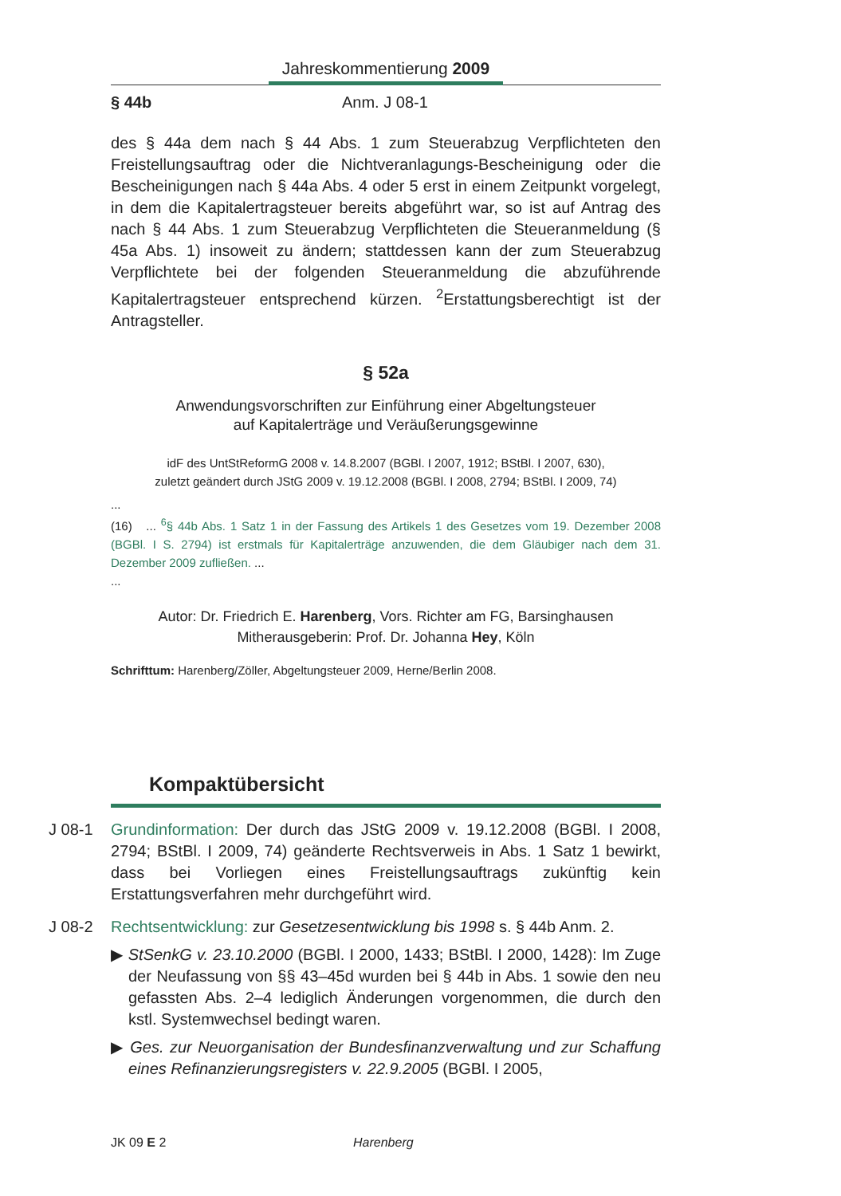Jahreskommentierung 2009
§ 44b Anm. J 08-1
des § 44a dem nach § 44 Abs. 1 zum Steuerabzug Verpflichteten den Freistellungsauftrag oder die Nichtveranlagungs-Bescheinigung oder die Bescheinigungen nach § 44a Abs. 4 oder 5 erst in einem Zeitpunkt vorgelegt, in dem die Kapitalertragsteuer bereits abgeführt war, so ist auf Antrag des nach § 44 Abs. 1 zum Steuerabzug Verpflichteten die Steueranmeldung (§ 45a Abs. 1) insoweit zu ändern; stattdessen kann der zum Steuerabzug Verpflichtete bei der folgenden Steueranmeldung die abzuführende Kapitalertragsteuer entsprechend kürzen. <sup>2</sup>Erstattungsberechtigt ist der Antragsteller.
§ 52a
Anwendungsvorschriften zur Einführung einer Abgeltungsteuer
auf Kapitalerträge und Veräußerungsgewinne
idF des UntStReformG 2008 v. 14.8.2007 (BGBl. I 2007, 1912; BStBl. I 2007, 630),
zuletzt geändert durch JStG 2009 v. 19.12.2008 (BGBl. I 2008, 2794; BStBl. I 2009, 74)
...
(16) ... <sup>6</sup>§ 44b Abs. 1 Satz 1 in der Fassung des Artikels 1 des Gesetzes vom 19. Dezember 2008 (BGBl. I S. 2794) ist erstmals für Kapitalerträge anzuwenden, die dem Gläubiger nach dem 31. Dezember 2009 zufließen. ...
...
Autor: Dr. Friedrich E. Harenberg, Vors. Richter am FG, Barsinghausen
Mitherausgeberin: Prof. Dr. Johanna Hey, Köln
Schrifttum: Harenberg/Zöller, Abgeltungsteuer 2009, Herne/Berlin 2008.
Kompaktübersicht
J 08-1 Grundinformation: Der durch das JStG 2009 v. 19.12.2008 (BGBl. I 2008, 2794; BStBl. I 2009, 74) geänderte Rechtsverweis in Abs. 1 Satz 1 bewirkt, dass bei Vorliegen eines Freistellungsauftrags zukünftig kein Erstattungsverfahren mehr durchgeführt wird.
J 08-2 Rechtsentwicklung: zur Gesetzesentwicklung bis 1998 s. § 44b Anm. 2.
▶ StSenkG v. 23.10.2000 (BGBl. I 2000, 1433; BStBl. I 2000, 1428): Im Zuge der Neufassung von §§ 43–45d wurden bei § 44b in Abs. 1 sowie den neu gefassten Abs. 2–4 lediglich Änderungen vorgenommen, die durch den kstl. Systemwechsel bedingt waren.
▶ Ges. zur Neuorganisation der Bundesfinanzverwaltung und zur Schaffung eines Refinanzierungsregisters v. 22.9.2005 (BGBl. I 2005,
JK 09 E 2 Harenberg